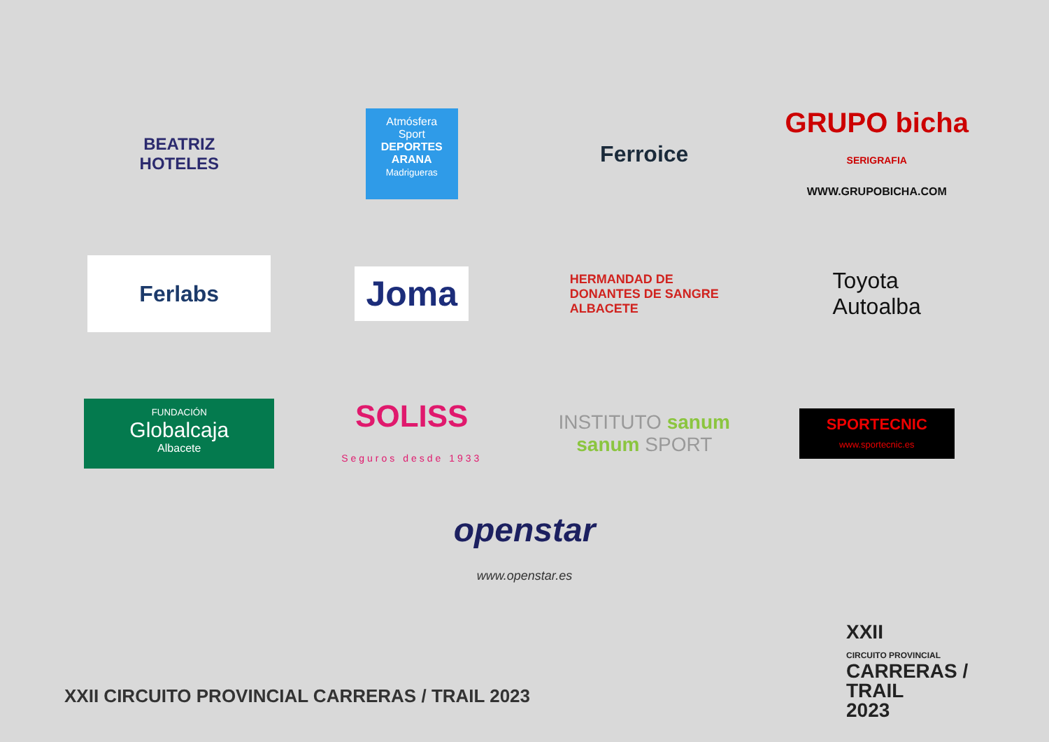BEATRIZ
HOTELES
Atmósfera Sport
DEPORTES ARANA
Madrigueras
Ferroice
GRUPO bicha SERIGRAFIA
WWW.GRUPOBICHA.COM
Ferlabs
Joma
HERMANDAD DE
DONANTES DE SANGRE
ALBACETE
Toyota
Autoalba
FUNDACIÓN
Globalcaja
Albacete
SOLISS
Seguros desde 1933
INSTITUTO sanum
sanum SPORT
SPORTECNIC
www.sportecnic.es
openstar
www.openstar.es
XXII CIRCUITO PROVINCIAL CARRERAS / TRAIL 2023
XXII
CIRCUITO PROVINCIAL
CARRERAS / TRAIL
2023